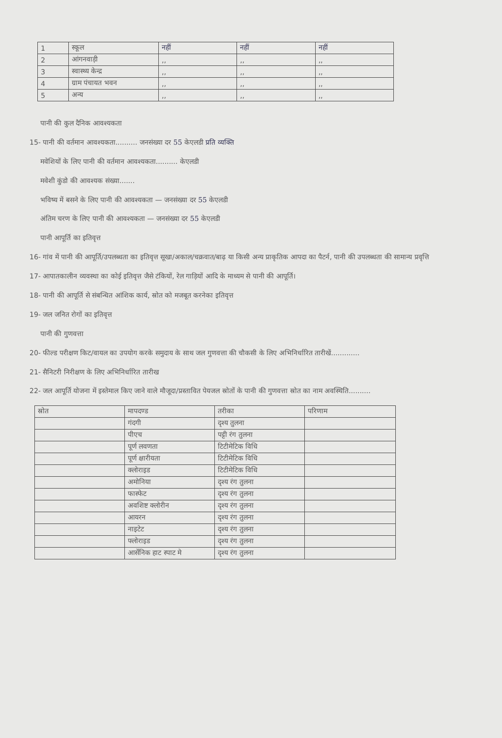| 1 | स्कूल | नहीं | नहीं | नहीं |
| 2 | आंगनवाड़ी | ,, | ,, | ,, |
| 3 | स्वास्थ्य केन्द्र | ,, | ,, | ,, |
| 4 | ग्राम पंचायत भवन | ,, | ,, | ,, |
| 5 | अन्य | ,, | ,, | ,, |
पानी की कुल दैनिक आवश्यकता
15- पानी की वर्तमान आवश्यकता.......... जनसंख्या दर 55 केएलडी प्रति व्यक्ति
मवेशियों के लिए पानी की वर्तमान आवश्यकता.......... केएलडी
मवेशी कुंडो की आवश्यक संख्या.......
भविष्य में बसने के लिए पानी की आवश्यकता — जनसंख्या दर 55 केएलडी
अंतिम चरण के लिए पानी की आवश्यकता — जनसंख्या दर 55 केएलडी
पानी आपूर्ति का इतिवृत्त
16- गांव में पानी की आपूर्ति/उपलब्धता का इतिवृत्त सूखा/अकाल/चक्रवात/बाढ़ या किसी अन्य प्राकृतिक आपदा का पैटर्न, पानी की उपलब्धता की सामान्य प्रवृत्ति
17- आपातकालीन व्यवस्था का कोई इतिवृत्त जैसे टंकियों, रेल गाड़ियों आदि के माध्यम से पानी की आपूर्ति।
18- पानी की आपूर्ति से संबन्धित आंशिक कार्य, स्रोत को मजबूत करनेका इतिवृत्त
19- जल जनित रोगों का इतिवृत्त
पानी की गुणवत्ता
20- फील्ड परीक्षण किट/वायल का उपयोग करके समुदाय के साथ जल गुणवत्ता की चौकसी के लिए अभिनिर्धारित तारीखें.............
21- सैनिटरी निरीक्षण के लिए अभिनिर्धारित तारीख
22- जल आपूर्ति योजना में इस्तेमाल किए जाने वाले मौजूदा/प्रस्तावित पेयजल स्रोतों के पानी की गुणवत्ता स्रोत का नाम अवस्थिति..........
| स्रोत | मापदण्ड | तरीका | परिणाम |
| | गंदगी | दृश्य तुलना | |
| | पीएच | पट्टी रंग तुलना | |
| | पूर्ण लवणता | टिटीमेटिक विधि | |
| | पूर्ण क्षारीयता | टिटीमेटिक विधि | |
| | क्लोराइड | टिटीमेटिक विधि | |
| | अमोनिया | दृश्य रंग तुलना | |
| | फास्फेट | दृश्य रंग तुलना | |
| | अवशिष्ट क्लोरीन | दृश्य रंग तुलना | |
| | आयरन | दृश्य रंग तुलना | |
| | नाइटेट | दृश्य रंग तुलना | |
| | फ्लोराइड | दृश्य रंग तुलना | |
| | आर्सेनिक हाट स्पाट मे | दृश्य रंग तुलना | |